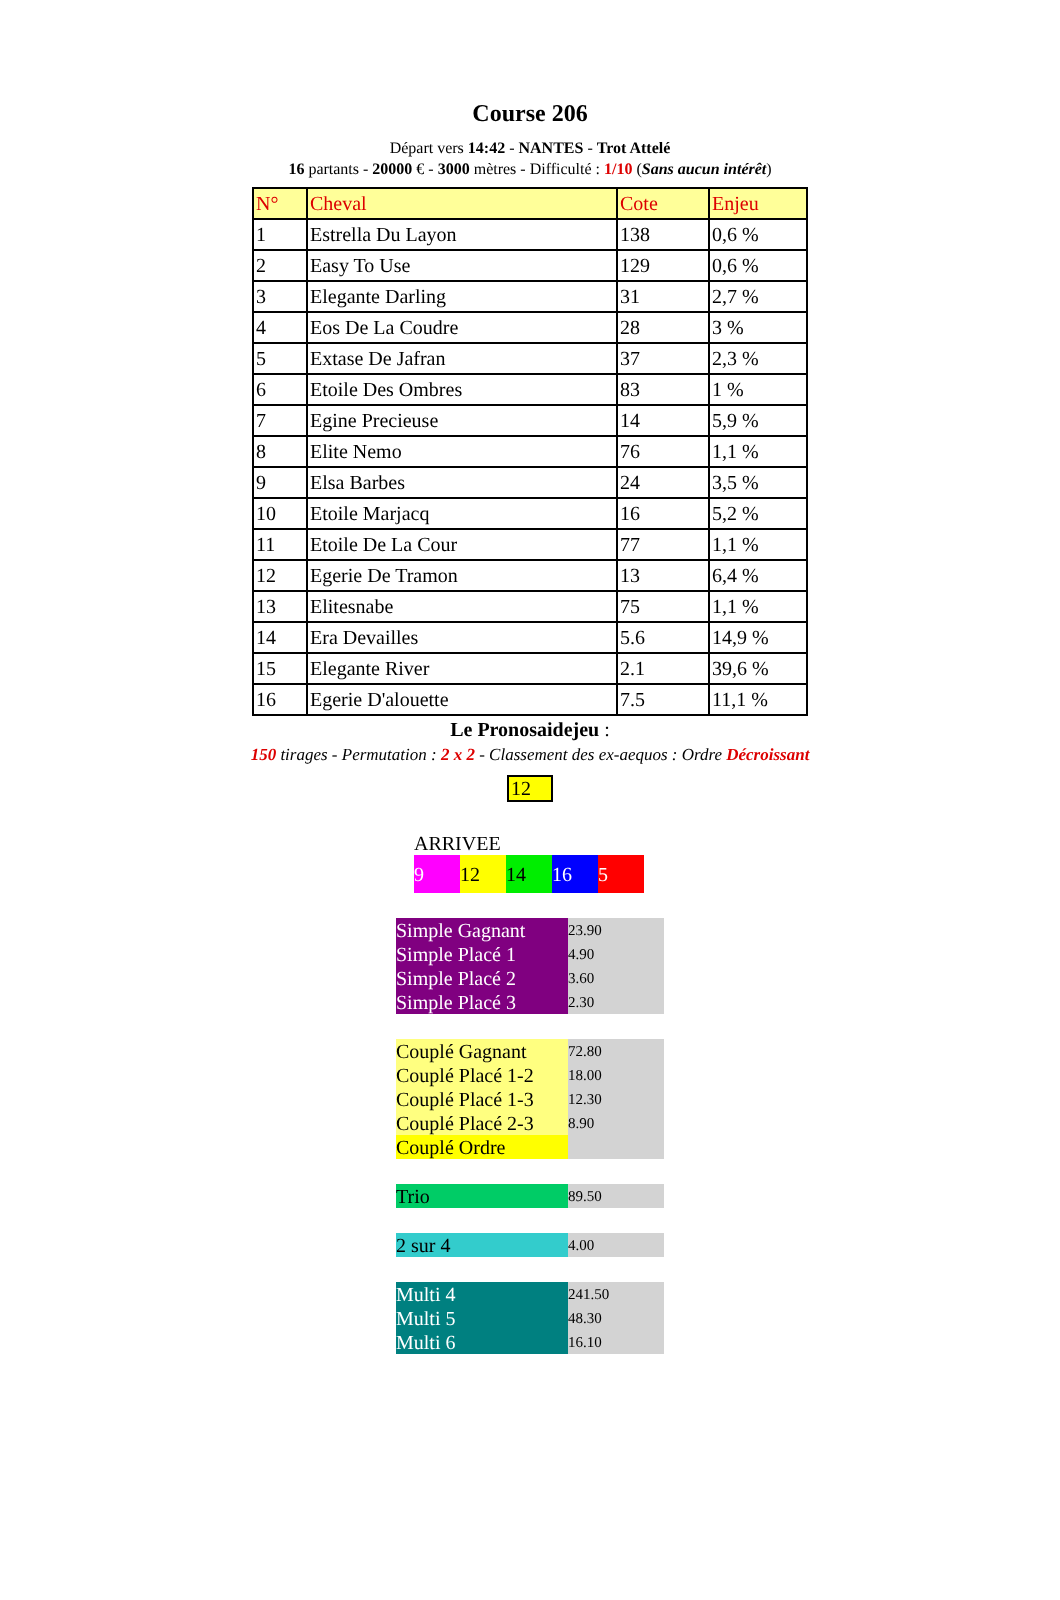Course 206
Départ vers 14:42 - NANTES - Trot Attelé
16 partants - 20000 € - 3000 mètres - Difficulté : 1/10 (Sans aucun intérêt)
| N° | Cheval | Cote | Enjeu |
| --- | --- | --- | --- |
| 1 | Estrella Du Layon | 138 | 0,6 % |
| 2 | Easy To Use | 129 | 0,6 % |
| 3 | Elegante Darling | 31 | 2,7 % |
| 4 | Eos De La Coudre | 28 | 3 % |
| 5 | Extase De Jafran | 37 | 2,3 % |
| 6 | Etoile Des Ombres | 83 | 1 % |
| 7 | Egine Precieuse | 14 | 5,9 % |
| 8 | Elite Nemo | 76 | 1,1 % |
| 9 | Elsa Barbes | 24 | 3,5 % |
| 10 | Etoile Marjacq | 16 | 5,2 % |
| 11 | Etoile De La Cour | 77 | 1,1 % |
| 12 | Egerie De Tramon | 13 | 6,4 % |
| 13 | Elitesnabe | 75 | 1,1 % |
| 14 | Era Devailles | 5.6 | 14,9 % |
| 15 | Elegante River | 2.1 | 39,6 % |
| 16 | Egerie D'alouette | 7.5 | 11,1 % |
Le Pronosaidejeu :
150 tirages - Permutation : 2 x 2 - Classement des ex-aequos : Ordre Décroissant
12
ARRIVEE
9 12 14 16 5
| Simple Gagnant | 23.90 |
| Simple Placé 1 | 4.90 |
| Simple Placé 2 | 3.60 |
| Simple Placé 3 | 2.30 |
| Couplé Gagnant | 72.80 |
| Couplé Placé 1-2 | 18.00 |
| Couplé Placé 1-3 | 12.30 |
| Couplé Placé 2-3 | 8.90 |
| Couplé Ordre | |
| Trio | 89.50 |
| 2 sur 4 | 4.00 |
| Multi 4 | 241.50 |
| Multi 5 | 48.30 |
| Multi 6 | 16.10 |